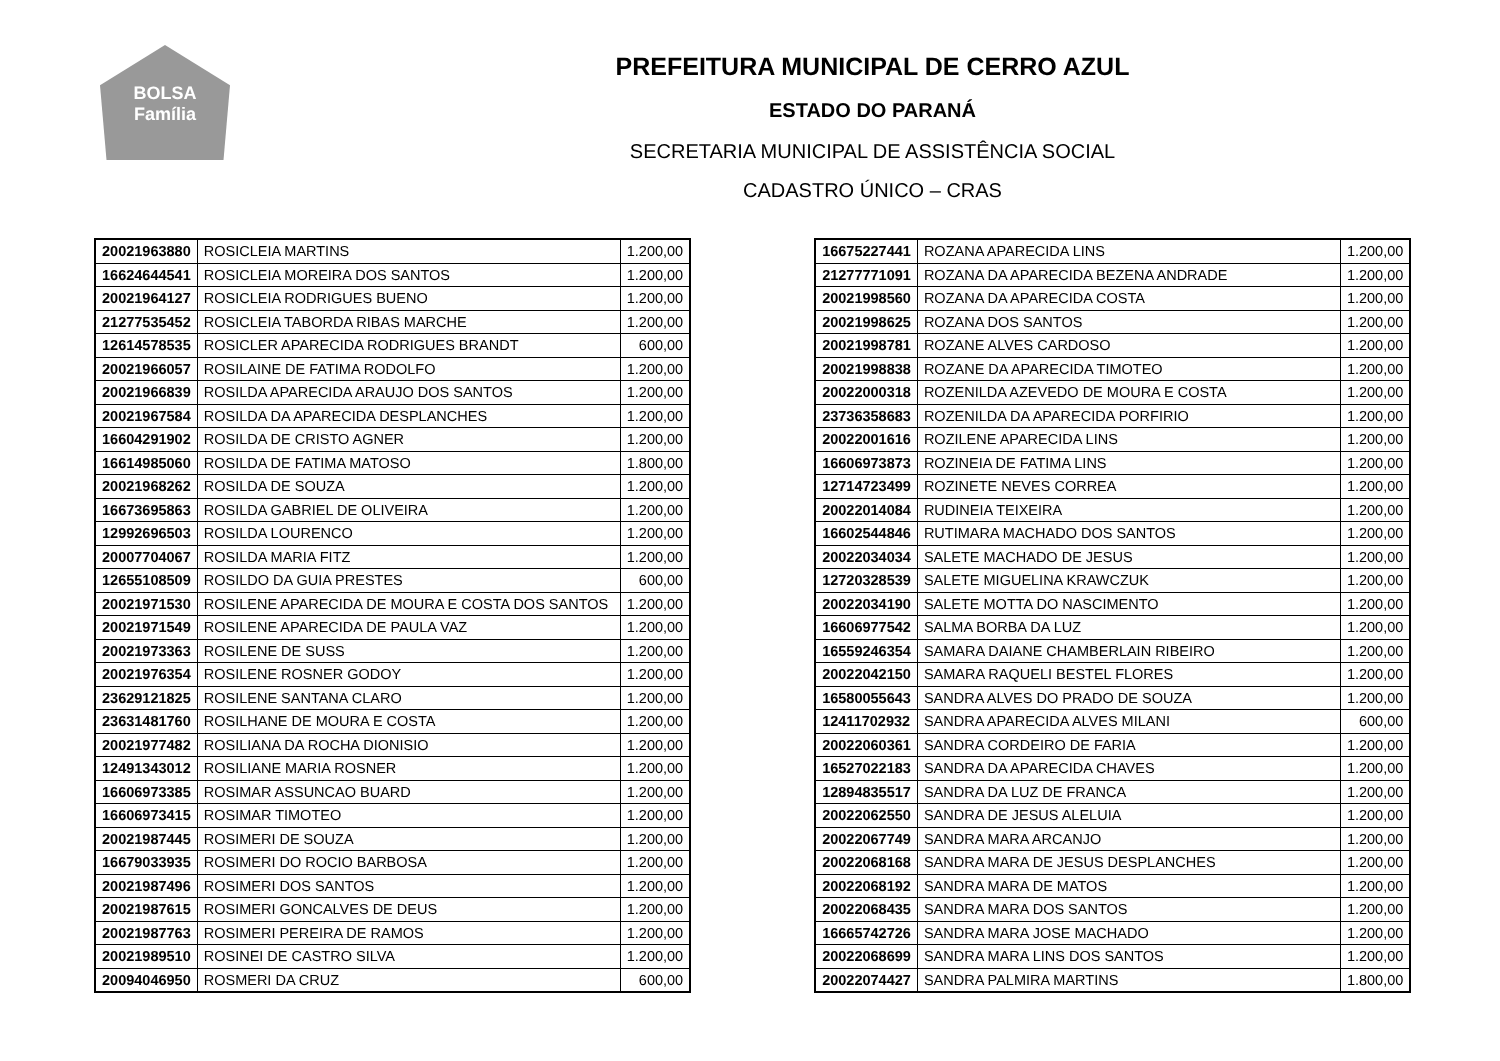BOLSA
Família
PREFEITURA MUNICIPAL DE CERRO AZUL
ESTADO DO PARANÁ
SECRETARIA MUNICIPAL DE ASSISTÊNCIA SOCIAL
CADASTRO ÚNICO – CRAS
| 20021963880 | ROSICLEIA MARTINS | 1.200,00 |
| 16624644541 | ROSICLEIA MOREIRA DOS SANTOS | 1.200,00 |
| 20021964127 | ROSICLEIA RODRIGUES BUENO | 1.200,00 |
| 21277535452 | ROSICLEIA TABORDA RIBAS MARCHE | 1.200,00 |
| 12614578535 | ROSICLER APARECIDA RODRIGUES BRANDT | 600,00 |
| 20021966057 | ROSILAINE DE FATIMA RODOLFO | 1.200,00 |
| 20021966839 | ROSILDA APARECIDA ARAUJO DOS SANTOS | 1.200,00 |
| 20021967584 | ROSILDA DA APARECIDA DESPLANCHES | 1.200,00 |
| 16604291902 | ROSILDA DE CRISTO AGNER | 1.200,00 |
| 16614985060 | ROSILDA DE FATIMA MATOSO | 1.800,00 |
| 20021968262 | ROSILDA DE SOUZA | 1.200,00 |
| 16673695863 | ROSILDA GABRIEL DE OLIVEIRA | 1.200,00 |
| 12992696503 | ROSILDA LOURENCO | 1.200,00 |
| 20007704067 | ROSILDA MARIA FITZ | 1.200,00 |
| 12655108509 | ROSILDO DA GUIA PRESTES | 600,00 |
| 20021971530 | ROSILENE APARECIDA DE MOURA E COSTA DOS SANTOS | 1.200,00 |
| 20021971549 | ROSILENE APARECIDA DE PAULA VAZ | 1.200,00 |
| 20021973363 | ROSILENE DE SUSS | 1.200,00 |
| 20021976354 | ROSILENE ROSNER GODOY | 1.200,00 |
| 23629121825 | ROSILENE SANTANA CLARO | 1.200,00 |
| 23631481760 | ROSILHANE DE MOURA E COSTA | 1.200,00 |
| 20021977482 | ROSILIANA DA ROCHA DIONISIO | 1.200,00 |
| 12491343012 | ROSILIANE MARIA ROSNER | 1.200,00 |
| 16606973385 | ROSIMAR ASSUNCAO BUARD | 1.200,00 |
| 16606973415 | ROSIMAR TIMOTEO | 1.200,00 |
| 20021987445 | ROSIMERI DE SOUZA | 1.200,00 |
| 16679033935 | ROSIMERI DO ROCIO BARBOSA | 1.200,00 |
| 20021987496 | ROSIMERI DOS SANTOS | 1.200,00 |
| 20021987615 | ROSIMERI GONCALVES DE DEUS | 1.200,00 |
| 20021987763 | ROSIMERI PEREIRA DE RAMOS | 1.200,00 |
| 20021989510 | ROSINEI DE CASTRO SILVA | 1.200,00 |
| 20094046950 | ROSMERI DA CRUZ | 600,00 |
| 16675227441 | ROZANA APARECIDA LINS | 1.200,00 |
| 21277771091 | ROZANA DA APARECIDA BEZENA ANDRADE | 1.200,00 |
| 20021998560 | ROZANA DA APARECIDA COSTA | 1.200,00 |
| 20021998625 | ROZANA DOS SANTOS | 1.200,00 |
| 20021998781 | ROZANE ALVES CARDOSO | 1.200,00 |
| 20021998838 | ROZANE DA APARECIDA TIMOTEO | 1.200,00 |
| 20022000318 | ROZENILDA AZEVEDO DE MOURA E COSTA | 1.200,00 |
| 23736358683 | ROZENILDA DA APARECIDA PORFIRIO | 1.200,00 |
| 20022001616 | ROZILENE APARECIDA LINS | 1.200,00 |
| 16606973873 | ROZINEIA DE FATIMA LINS | 1.200,00 |
| 12714723499 | ROZINETE NEVES CORREA | 1.200,00 |
| 20022014084 | RUDINEIA TEIXEIRA | 1.200,00 |
| 16602544846 | RUTIMARA MACHADO DOS SANTOS | 1.200,00 |
| 20022034034 | SALETE MACHADO DE JESUS | 1.200,00 |
| 12720328539 | SALETE MIGUELINA KRAWCZUK | 1.200,00 |
| 20022034190 | SALETE MOTTA DO NASCIMENTO | 1.200,00 |
| 16606977542 | SALMA BORBA DA LUZ | 1.200,00 |
| 16559246354 | SAMARA DAIANE CHAMBERLAIN RIBEIRO | 1.200,00 |
| 20022042150 | SAMARA RAQUELI BESTEL FLORES | 1.200,00 |
| 16580055643 | SANDRA ALVES DO PRADO DE SOUZA | 1.200,00 |
| 12411702932 | SANDRA APARECIDA ALVES MILANI | 600,00 |
| 20022060361 | SANDRA CORDEIRO DE FARIA | 1.200,00 |
| 16527022183 | SANDRA DA APARECIDA CHAVES | 1.200,00 |
| 12894835517 | SANDRA DA LUZ DE FRANCA | 1.200,00 |
| 20022062550 | SANDRA DE JESUS ALELUIA | 1.200,00 |
| 20022067749 | SANDRA MARA ARCANJO | 1.200,00 |
| 20022068168 | SANDRA MARA DE JESUS DESPLANCHES | 1.200,00 |
| 20022068192 | SANDRA MARA DE MATOS | 1.200,00 |
| 20022068435 | SANDRA MARA DOS SANTOS | 1.200,00 |
| 16665742726 | SANDRA MARA JOSE MACHADO | 1.200,00 |
| 20022068699 | SANDRA MARA LINS DOS SANTOS | 1.200,00 |
| 20022074427 | SANDRA PALMIRA MARTINS | 1.800,00 |